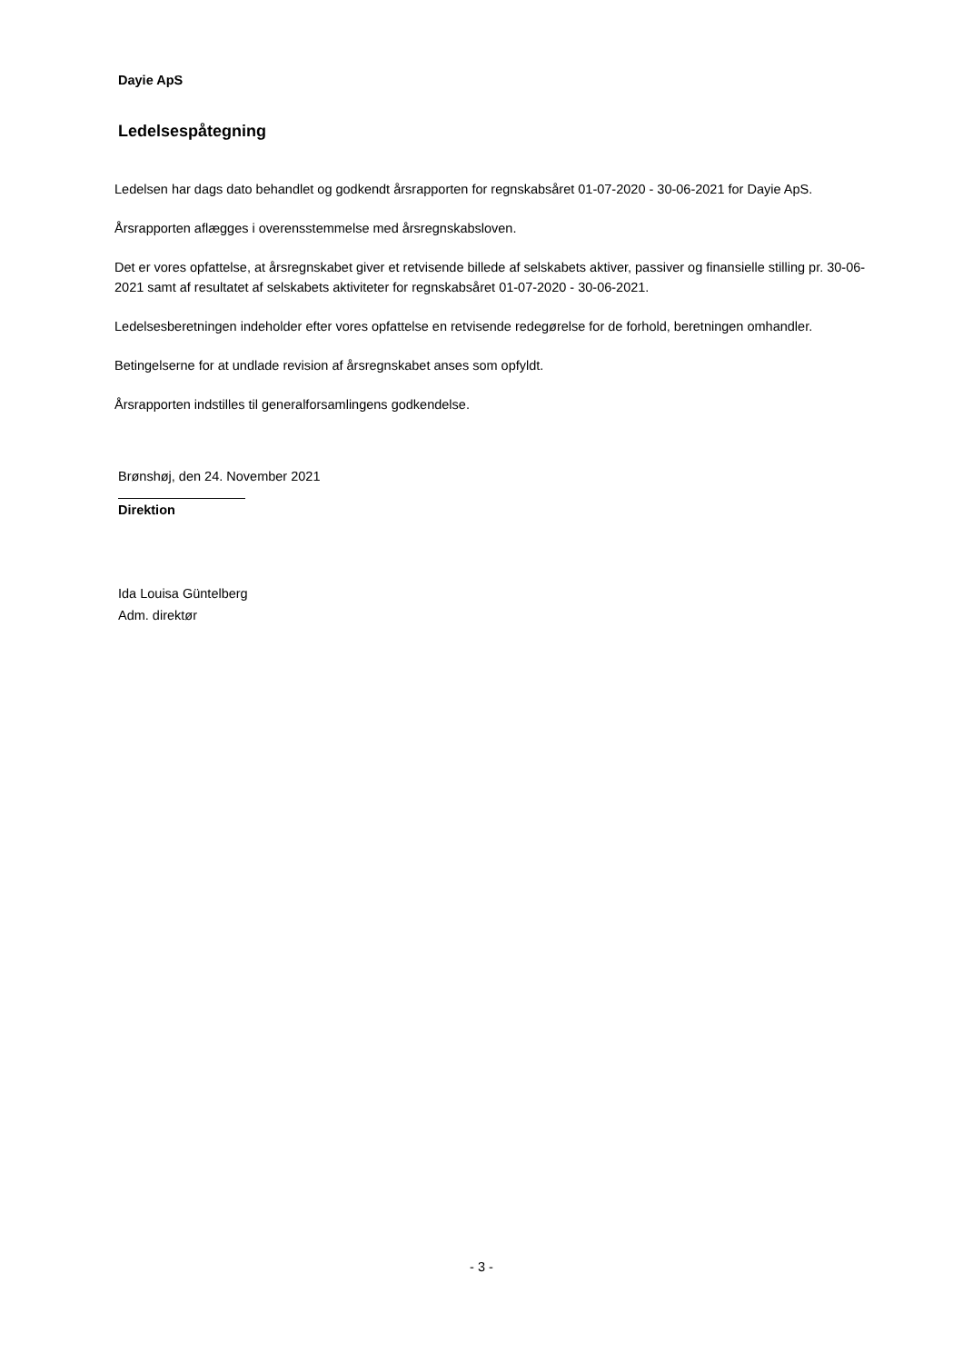Dayie ApS
Ledelsespåtegning
Ledelsen har dags dato behandlet og godkendt årsrapporten for regnskabsåret 01-07-2020 - 30-06-2021 for Dayie ApS.
Årsrapporten aflægges i overensstemmelse med årsregnskabsloven.
Det er vores opfattelse, at årsregnskabet giver et retvisende billede af selskabets aktiver, passiver og finansielle stilling pr. 30-06-2021 samt af resultatet af selskabets aktiviteter for regnskabsåret 01-07-2020 - 30-06-2021.
Ledelsesberetningen indeholder efter vores opfattelse en retvisende redegørelse for de forhold, beretningen omhandler.
Betingelserne for at undlade revision af årsregnskabet anses som opfyldt.
Årsrapporten indstilles til generalforsamlingens godkendelse.
Brønshøj, den 24. November 2021
Direktion
Ida Louisa Güntelberg
Adm. direktør
- 3 -